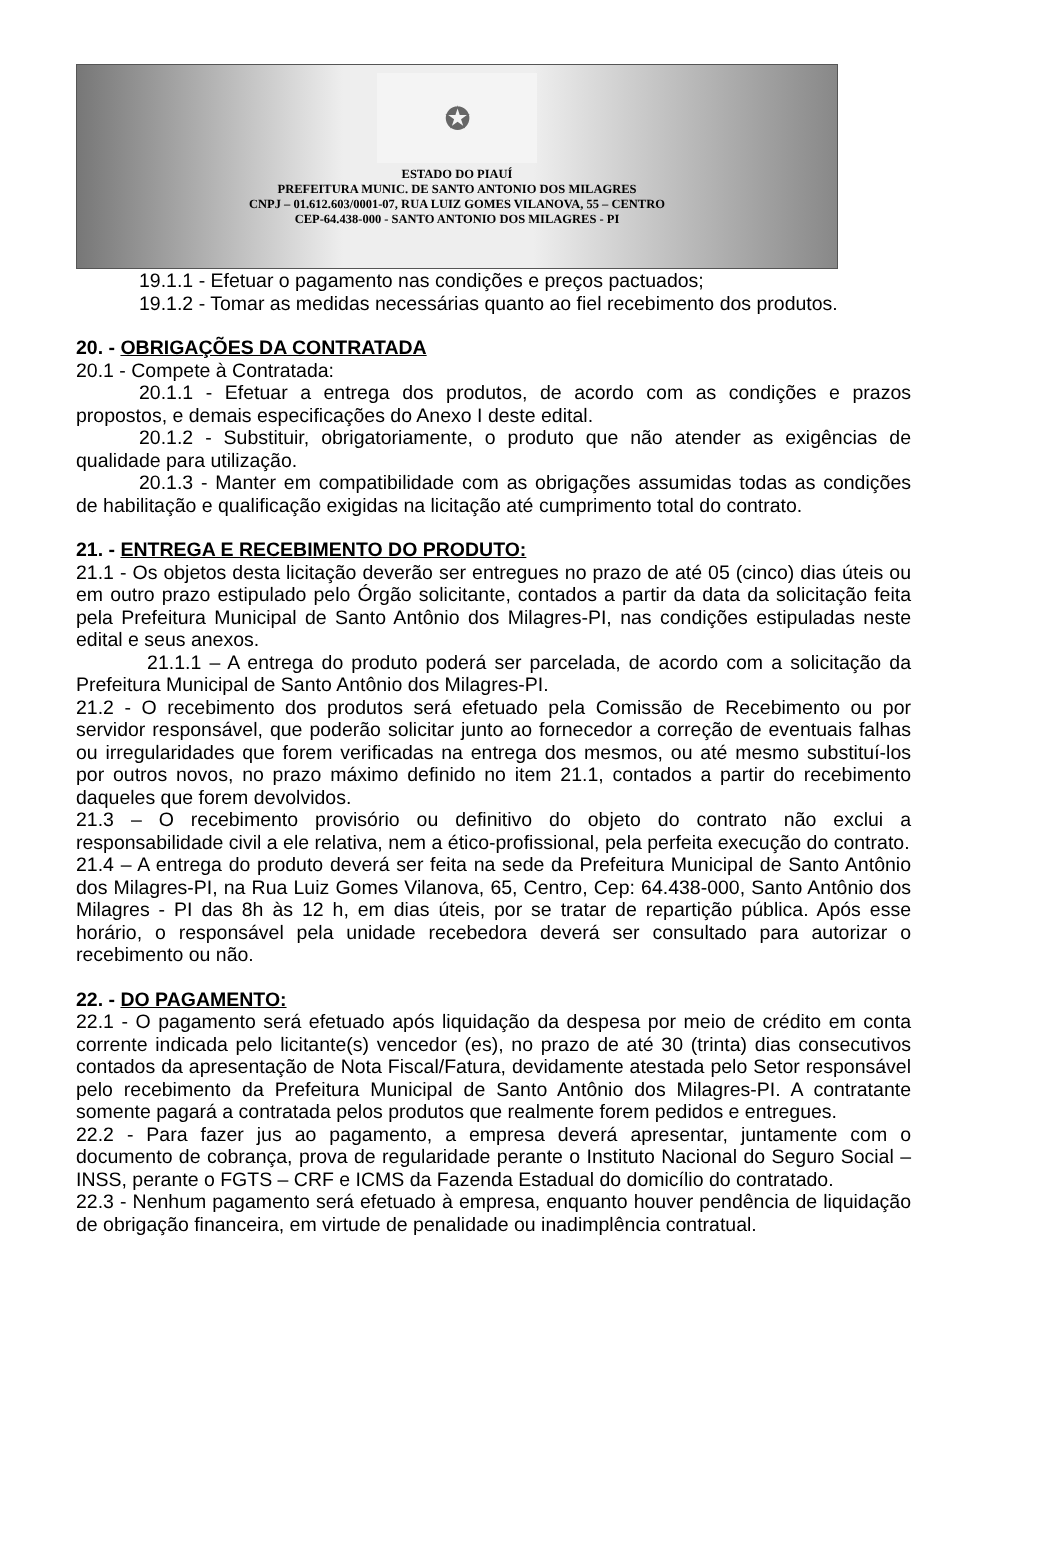✪
ESTADO DO PIAUÍ
PREFEITURA MUNIC. DE SANTO ANTONIO DOS MILAGRES
CNPJ – 01.612.603/0001-07, RUA LUIZ GOMES VILANOVA, 55 – CENTRO
CEP-64.438-000 - SANTO ANTONIO DOS MILAGRES - PI
19.1.1 - Efetuar o pagamento nas condições e preços pactuados;
19.1.2 - Tomar as medidas necessárias quanto ao fiel recebimento dos produtos.
20. - OBRIGAÇÕES DA CONTRATADA
20.1 - Compete à Contratada:
20.1.1 - Efetuar a entrega dos produtos, de acordo com as condições e prazos propostos, e demais especificações do Anexo I deste edital.
20.1.2 - Substituir, obrigatoriamente, o produto que não atender as exigências de qualidade para utilização.
20.1.3 - Manter em compatibilidade com as obrigações assumidas todas as condições de habilitação e qualificação exigidas na licitação até cumprimento total do contrato.
21. - ENTREGA E RECEBIMENTO DO PRODUTO:
21.1 - Os objetos desta licitação deverão ser entregues no prazo de até 05 (cinco) dias úteis ou em outro prazo estipulado pelo Órgão solicitante, contados a partir da data da solicitação feita pela Prefeitura Municipal de Santo Antônio dos Milagres-PI, nas condições estipuladas neste edital e seus anexos.
21.1.1 – A entrega do produto poderá ser parcelada, de acordo com a solicitação da Prefeitura Municipal de Santo Antônio dos Milagres-PI.
21.2 - O recebimento dos produtos será efetuado pela Comissão de Recebimento ou por servidor responsável, que poderão solicitar junto ao fornecedor a correção de eventuais falhas ou irregularidades que forem verificadas na entrega dos mesmos, ou até mesmo substituí-los por outros novos, no prazo máximo definido no item 21.1, contados a partir do recebimento daqueles que forem devolvidos.
21.3 – O recebimento provisório ou definitivo do objeto do contrato não exclui a responsabilidade civil a ele relativa, nem a ético-profissional, pela perfeita execução do contrato.
21.4 – A entrega do produto deverá ser feita na sede da Prefeitura Municipal de Santo Antônio dos Milagres-PI, na Rua Luiz Gomes Vilanova, 65, Centro, Cep: 64.438-000, Santo Antônio dos Milagres - PI das 8h às 12 h, em dias úteis, por se tratar de repartição pública. Após esse horário, o responsável pela unidade recebedora deverá ser consultado para autorizar o recebimento ou não.
22. - DO PAGAMENTO:
22.1 - O pagamento será efetuado após liquidação da despesa por meio de crédito em conta corrente indicada pelo licitante(s) vencedor (es), no prazo de até 30 (trinta) dias consecutivos contados da apresentação de Nota Fiscal/Fatura, devidamente atestada pelo Setor responsável pelo recebimento da Prefeitura Municipal de Santo Antônio dos Milagres-PI. A contratante somente pagará a contratada pelos produtos que realmente forem pedidos e entregues.
22.2 - Para fazer jus ao pagamento, a empresa deverá apresentar, juntamente com o documento de cobrança, prova de regularidade perante o Instituto Nacional do Seguro Social – INSS, perante o FGTS – CRF e ICMS da Fazenda Estadual do domicílio do contratado.
22.3 - Nenhum pagamento será efetuado à empresa, enquanto houver pendência de liquidação de obrigação financeira, em virtude de penalidade ou inadimplência contratual.